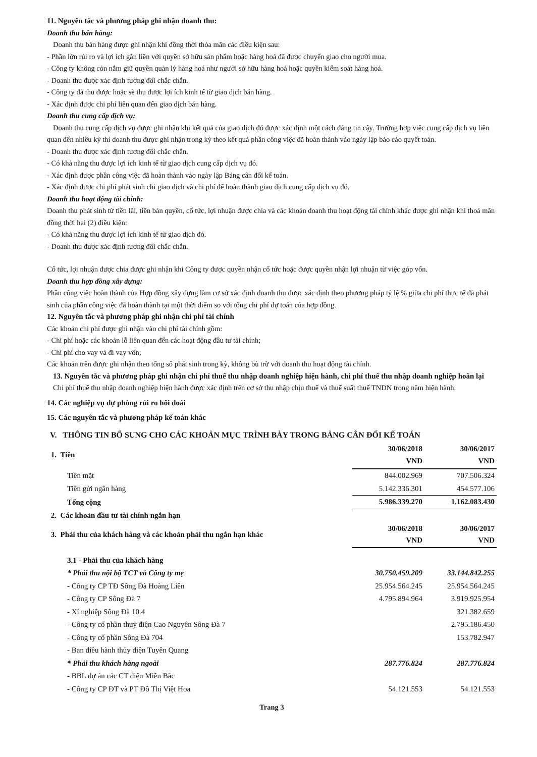11. Nguyên tắc và phương pháp ghi nhận doanh thu:
Doanh thu bán hàng:
Doanh thu bán hàng được ghi nhận khi đồng thời thỏa mãn các điều kiện sau:
- Phần lớn rủi ro và lợi ích gắn liền với quyền sở hữu sản phẩm hoặc hàng hoá đã được chuyển giao cho người mua.
- Công ty không còn nắm giữ quyền quản lý hàng hoá như người sở hữu hàng hoá hoặc quyền kiểm soát hàng hoá.
- Doanh thu được xác định tương đối chắc chắn.
- Công ty đã thu được hoặc sẽ thu được lợi ích kinh tế từ giao dịch bán hàng.
- Xác định được chi phí liên quan đến giao dịch bán hàng.
Doanh thu cung cấp dịch vụ:
Doanh thu cung cấp dịch vụ được ghi nhận khi kết quả của giao dịch đó được xác định một cách đáng tin cậy. Trường hợp việc cung cấp dịch vụ liên quan đến nhiều kỳ thì doanh thu được ghi nhận trong kỳ theo kết quả phần công việc đã hoàn thành vào ngày lập báo cáo quyết toán.
- Doanh thu được xác định tương đối chắc chắn.
- Có khả năng thu được lợi ích kinh tế từ giao dịch cung cấp dịch vụ đó.
- Xác định được phần công việc đã hoàn thành vào ngày lập Bảng cân đối kế toán.
- Xác định được chi phí phát sinh chi giao dịch và chi phí để hoàn thành giao dịch cung cấp dịch vụ đó.
Doanh thu hoạt động tài chính:
Doanh thu phát sinh từ tiền lãi, tiền bản quyền, cổ tức, lợi nhuận được chia và các khoản doanh thu hoạt động tài chính khác được ghi nhận khi thoả mãn đồng thời hai (2) điều kiện:
- Có khả năng thu được lợi ích kinh tế từ giao dịch đó.
- Doanh thu được xác định tương đối chắc chắn.
Cổ tức, lợi nhuận được chia được ghi nhận khi Công ty được quyền nhận cổ tức hoặc được quyền nhận lợi nhuận từ việc góp vốn.
Doanh thu hợp đồng xây dựng:
Phần công việc hoàn thành của Hợp đồng xây dựng làm cơ sở xác định doanh thu được xác định theo phương pháp tỷ lệ % giữa chi phí thực tế đã phát sinh của phần công việc đã hoàn thành tại một thời điểm so với tổng chi phí dự toán của hợp đồng.
12. Nguyên tắc và phương pháp ghi nhận chi phí tài chính
Các khoản chi phí được ghi nhận vào chi phí tài chính gồm:
- Chi phí hoặc các khoản lỗ liên quan đến các hoạt động đầu tư tài chính;
- Chi phí cho vay và đi vay vốn;
Các khoản trên được ghi nhận theo tổng số phát sinh trong kỳ, không bù trừ với doanh thu hoạt động tài chính.
13. Nguyên tắc và phương pháp ghi nhận chi phí thuế thu nhập doanh nghiệp hiện hành, chi phí thuế thu nhập doanh nghiệp hoãn lại
Chi phí thuế thu nhập doanh nghiệp hiện hành được xác định trên cơ sở thu nhập chịu thuế và thuế suất thuế TNDN trong năm hiện hành.
14. Các nghiệp vụ dự phòng rủi ro hối đoái
15. Các nguyên tắc và phương pháp kế toán khác
V. THÔNG TIN BỔ SUNG CHO CÁC KHOẢN MỤC TRÌNH BÀY TRONG BẢNG CÂN ĐỐI KẾ TOÁN
| 1. Tiền | 30/06/2018 VND | 30/06/2017 VND |
| Tiền mặt | 844.002.969 | 707.506.324 |
| Tiền gửi ngân hàng | 5.142.336.301 | 454.577.106 |
| Tổng cộng | 5.986.339.270 | 1.162.083.430 |
| 2. Các khoản đầu tư tài chính ngắn hạn | | |
| 3. Phải thu của khách hàng và các khoản phải thu ngắn hạn khác | 30/06/2018 VND | 30/06/2017 VND |
| 3.1 - Phải thu của khách hàng | | |
| * Phải thu nội bộ TCT và Công ty mẹ | 30.750.459.209 | 33.144.842.255 |
| - Công ty CP TĐ Sông Đà Hoàng Liên | 25.954.564.245 | 25.954.564.245 |
| - Công ty CP Sông Đà 7 | 4.795.894.964 | 3.919.925.954 |
| - Xí nghiệp Sông Đà 10.4 | | 321.382.659 |
| - Công ty cổ phần thuỷ điện Cao Nguyên Sông Đà 7 | | 2.795.186.450 |
| - Công ty cổ phần Sông Đà 704 | | 153.782.947 |
| - Ban điều hành thủy điện Tuyên Quang | | |
| * Phải thu khách hàng ngoài | 287.776.824 | 287.776.824 |
| - BBL dự án các CT điện Miền Bắc | | |
| - Công ty CP ĐT và PT Đô Thị Việt Hoa | 54.121.553 | 54.121.553 |
Trang 3